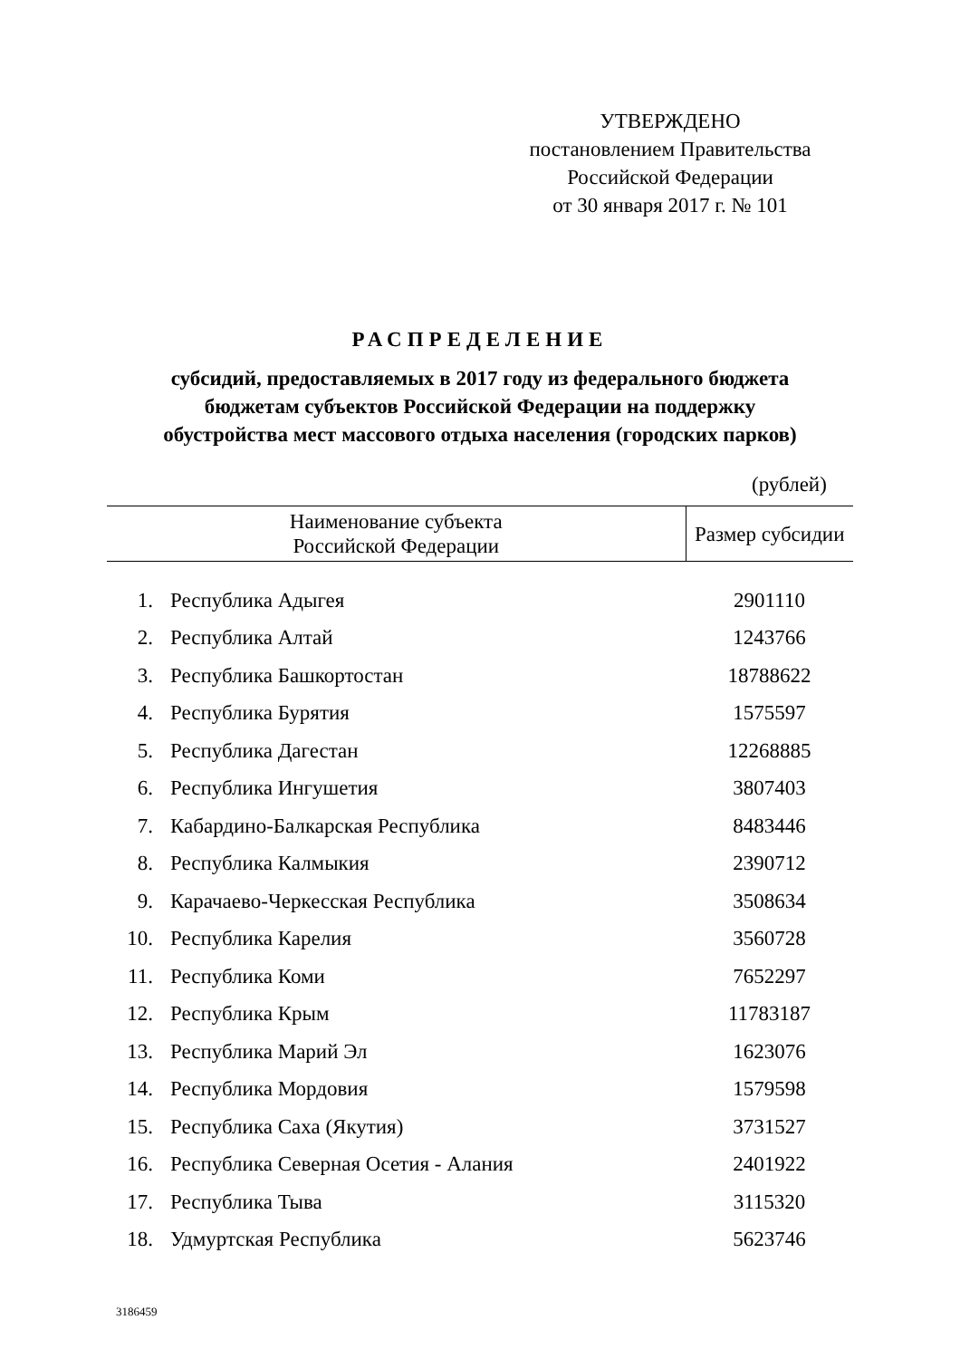УТВЕРЖДЕНО
постановлением Правительства
Российской Федерации
от 30 января 2017 г. № 101
РАСПРЕДЕЛЕНИЕ
субсидий, предоставляемых в 2017 году из федерального бюджета
бюджетам субъектов Российской Федерации на поддержку
обустройства мест массового отдыха населения (городских парков)
(рублей)
| Наименование субъекта Российской Федерации | | Размер субсидии |
| --- | --- | --- |
| 1. | Республика Адыгея | 2901110 |
| 2. | Республика Алтай | 1243766 |
| 3. | Республика Башкортостан | 18788622 |
| 4. | Республика Бурятия | 1575597 |
| 5. | Республика Дагестан | 12268885 |
| 6. | Республика Ингушетия | 3807403 |
| 7. | Кабардино-Балкарская Республика | 8483446 |
| 8. | Республика Калмыкия | 2390712 |
| 9. | Карачаево-Черкесская Республика | 3508634 |
| 10. | Республика Карелия | 3560728 |
| 11. | Республика Коми | 7652297 |
| 12. | Республика Крым | 11783187 |
| 13. | Республика Марий Эл | 1623076 |
| 14. | Республика Мордовия | 1579598 |
| 15. | Республика Саха (Якутия) | 3731527 |
| 16. | Республика Северная Осетия - Алания | 2401922 |
| 17. | Республика Тыва | 3115320 |
| 18. | Удмуртская Республика | 5623746 |
3186459